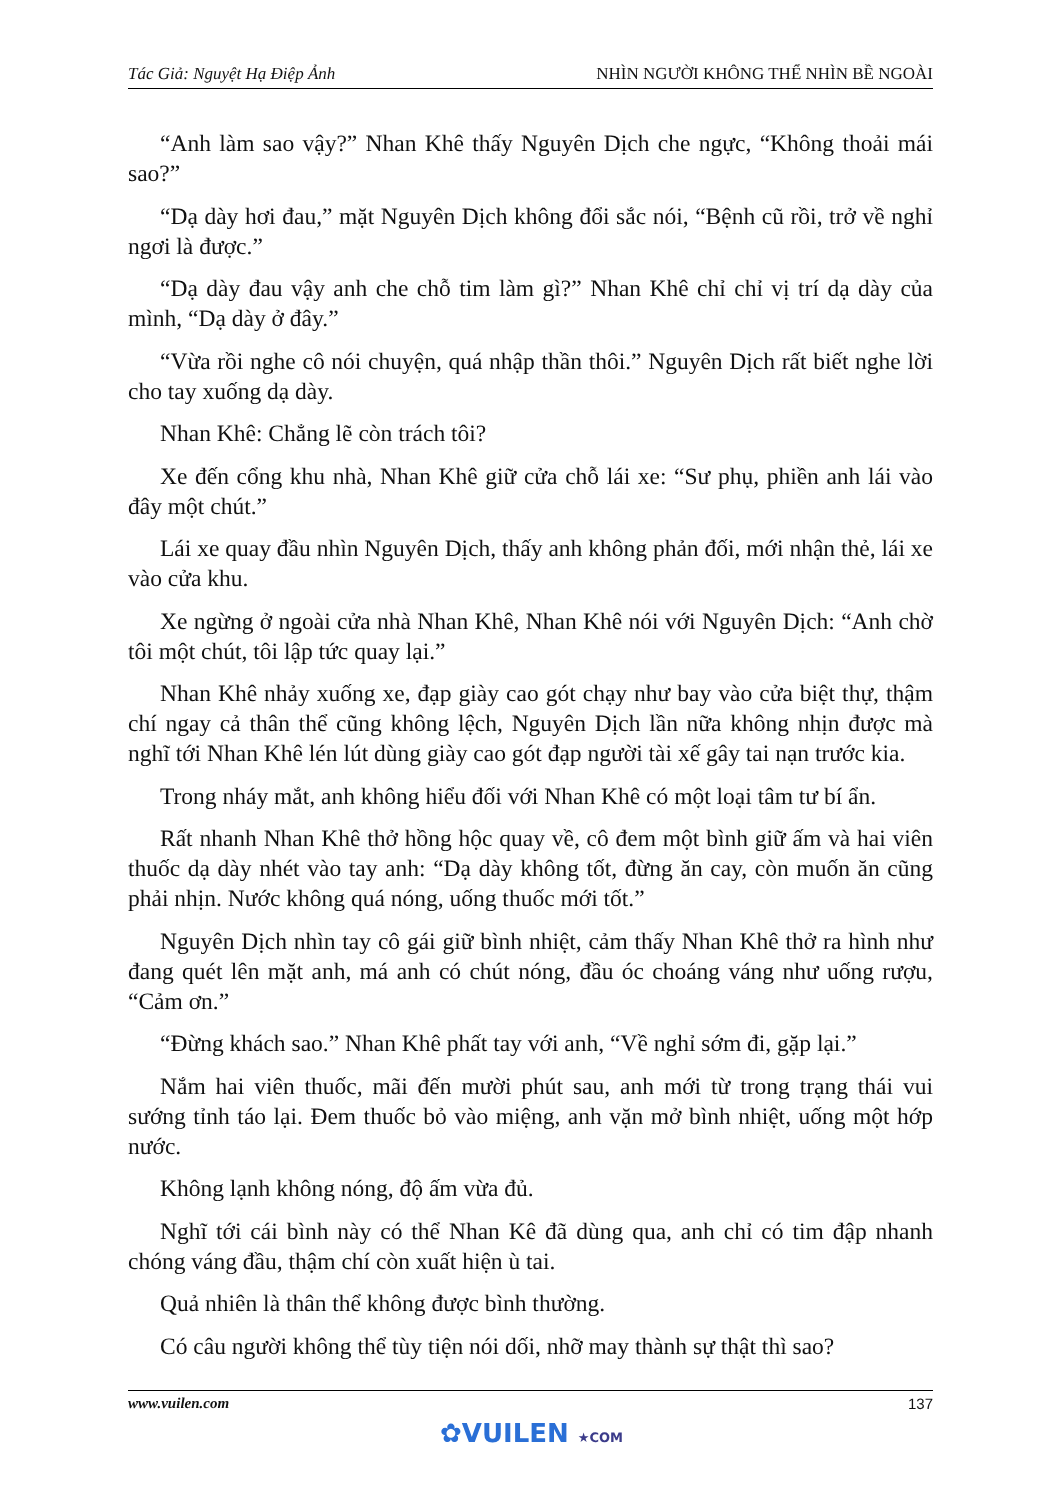Tác Giả: Nguyệt Hạ Điệp Ảnh NHÌN NGƯỜI KHÔNG THỂ NHÌN BỀ NGOÀI
“Anh làm sao vậy?” Nhan Khê thấy Nguyên Dịch che ngực, “Không thoải mái sao?”
“Dạ dày hơi đau,” mặt Nguyên Dịch không đổi sắc nói, “Bệnh cũ rồi, trở về nghỉ ngơi là được.”
“Dạ dày đau vậy anh che chỗ tim làm gì?” Nhan Khê chỉ chỉ vị trí dạ dày của mình, “Dạ dày ở đây.”
“Vừa rồi nghe cô nói chuyện, quá nhập thần thôi.” Nguyên Dịch rất biết nghe lời cho tay xuống dạ dày.
Nhan Khê: Chẳng lẽ còn trách tôi?
Xe đến cổng khu nhà, Nhan Khê giữ cửa chỗ lái xe: “Sư phụ, phiền anh lái vào đây một chút.”
Lái xe quay đầu nhìn Nguyên Dịch, thấy anh không phản đối, mới nhận thẻ, lái xe vào cửa khu.
Xe ngừng ở ngoài cửa nhà Nhan Khê, Nhan Khê nói với Nguyên Dịch: “Anh chờ tôi một chút, tôi lập tức quay lại.”
Nhan Khê nhảy xuống xe, đạp giày cao gót chạy như bay vào cửa biệt thự, thậm chí ngay cả thân thể cũng không lệch, Nguyên Dịch lần nữa không nhịn được mà nghĩ tới Nhan Khê lén lút dùng giày cao gót đạp người tài xế gây tai nạn trước kia.
Trong nháy mắt, anh không hiểu đối với Nhan Khê có một loại tâm tư bí ẩn.
Rất nhanh Nhan Khê thở hồng hộc quay về, cô đem một bình giữ ấm và hai viên thuốc dạ dày nhét vào tay anh: “Dạ dày không tốt, đừng ăn cay, còn muốn ăn cũng phải nhịn. Nước không quá nóng, uống thuốc mới tốt.”
Nguyên Dịch nhìn tay cô gái giữ bình nhiệt, cảm thấy Nhan Khê thở ra hình như đang quét lên mặt anh, má anh có chút nóng, đầu óc choáng váng như uống rượu, “Cảm ơn.”
“Đừng khách sao.” Nhan Khê phất tay với anh, “Về nghỉ sớm đi, gặp lại.”
Nắm hai viên thuốc, mãi đến mười phút sau, anh mới từ trong trạng thái vui sướng tỉnh táo lại. Đem thuốc bỏ vào miệng, anh vặn mở bình nhiệt, uống một hớp nước.
Không lạnh không nóng, độ ấm vừa đủ.
Nghĩ tới cái bình này có thể Nhan Kê đã dùng qua, anh chỉ có tim đập nhanh chóng váng đầu, thậm chí còn xuất hiện ù tai.
Quả nhiên là thân thể không được bình thường.
Có câu người không thể tùy tiện nói dối, nhỡ may thành sự thật thì sao?
www.vuilen.com 137
✿VUILEN ★COM